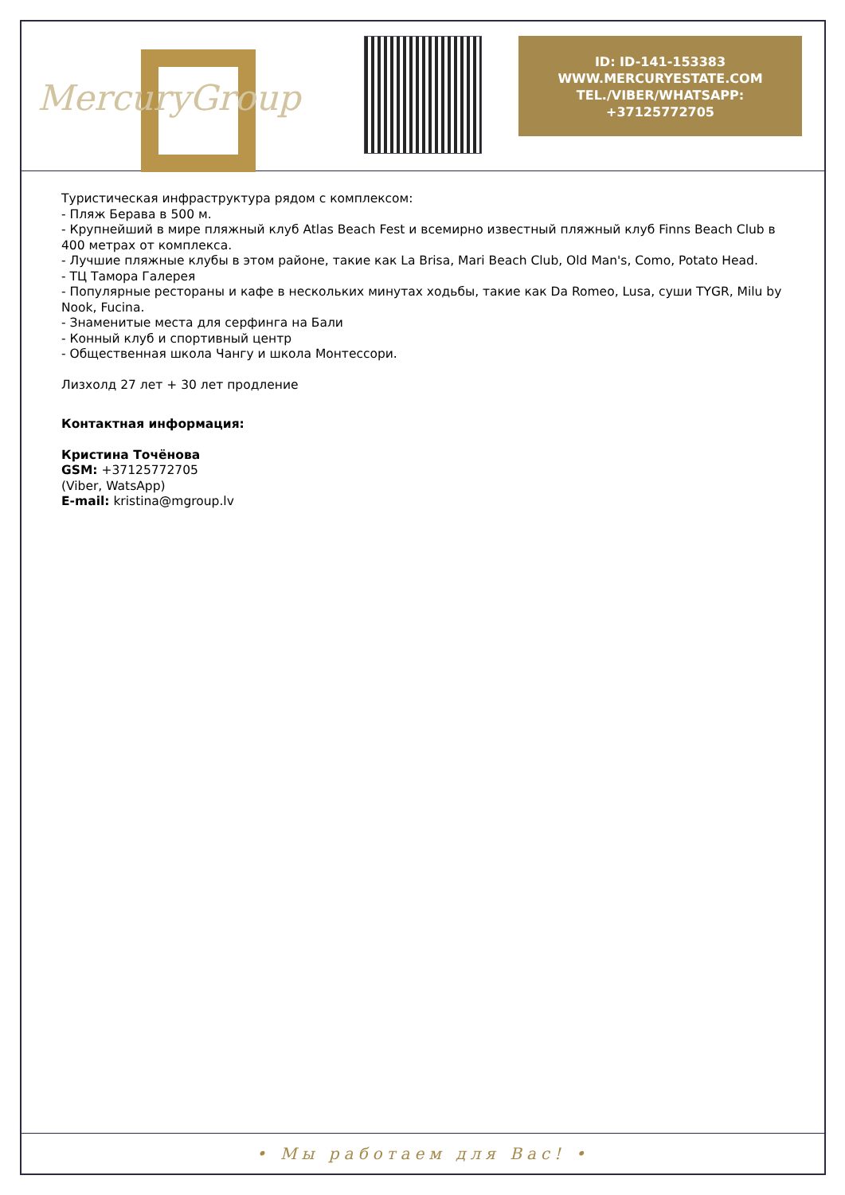MercuryGroup
ID: ID-141-153383
WWW.MERCURYESTATE.COM
TEL./VIBER/WHATSAPP:
+37125772705
Туристическая инфраструктура рядом с комплексом:
- Пляж Берава в 500 м.
- Крупнейший в мире пляжный клуб Atlas Beach Fest и всемирно известный пляжный клуб Finns Beach Club в 400 метрах от комплекса.
- Лучшие пляжные клубы в этом районе, такие как La Brisa, Mari Beach Club, Old Man's, Como, Potato Head.
- ТЦ Тамора Галерея
- Популярные рестораны и кафе в нескольких минутах ходьбы, такие как Da Romeo, Lusa, суши TYGR, Milu by Nook, Fucina.
- Знаменитые места для серфинга на Бали
- Конный клуб и спортивный центр
- Общественная школа Чангу и школа Монтессори.
Лизхолд 27 лет + 30 лет продление
Контактная информация:
Кристина Точёнова
GSM: +37125772705
(Viber, WatsApp)
E-mail: kristina@mgroup.lv
• Мы работаем для Вас! •